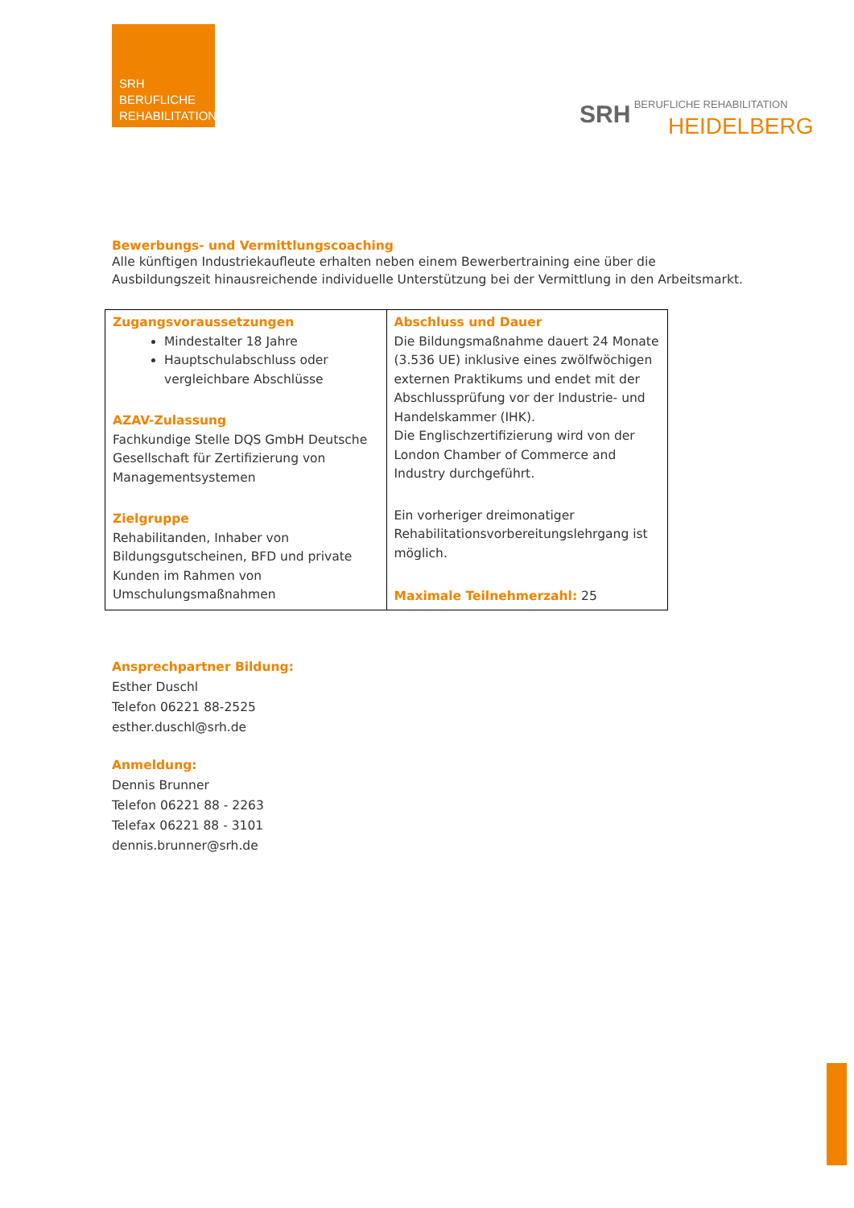SRH
BERUFLICHE
REHABILITATION
SRH BERUFLICHE REHABILITATION
HEIDELBERG
Bewerbungs- und Vermittlungscoaching
Alle künftigen Industriekaufleute erhalten neben einem Bewerbertraining eine über die Ausbildungszeit hinausreichende individuelle Unterstützung bei der Vermittlung in den Arbeitsmarkt.
| Zugangsvoraussetzungen Mindestalter 18 Jahre Hauptschulabschluss oder vergleichbare Abschlüsse AZAV-Zulassung Fachkundige Stelle DQS GmbH Deutsche Gesellschaft für Zertifizierung von Managementsystemen Zielgruppe Rehabilitanden, Inhaber von Bildungsgutscheinen, BFD und private Kunden im Rahmen von Umschulungsmaßnahmen | Abschluss und Dauer Die Bildungsmaßnahme dauert 24 Monate (3.536 UE) inklusive eines zwölfwöchigen externen Praktikums und endet mit der Abschlussprüfung vor der Industrie- und Handelskammer (IHK). Die Englischzertifizierung wird von der London Chamber of Commerce and Industry durchgeführt. Ein vorheriger dreimonatiger Rehabilitationsvorbereitungslehrgang ist möglich. Maximale Teilnehmerzahl: 25 |
Ansprechpartner Bildung:
Esther Duschl
Telefon 06221 88-2525
esther.duschl@srh.de
Anmeldung:
Dennis Brunner
Telefon 06221 88 - 2263
Telefax 06221 88 - 3101
dennis.brunner@srh.de